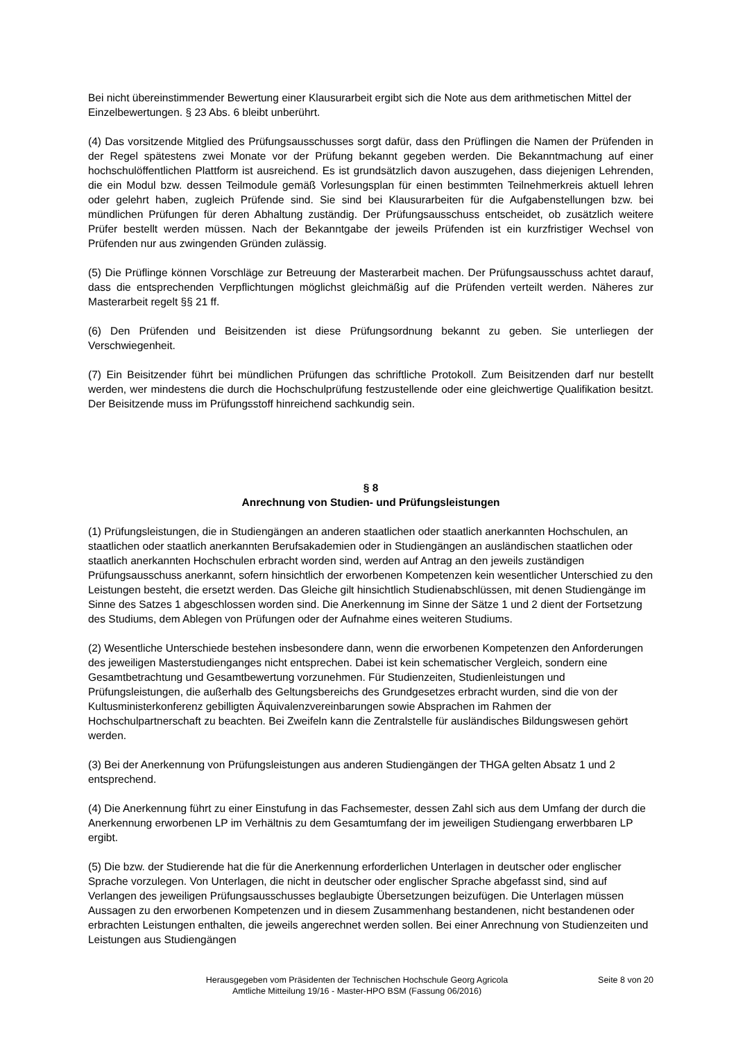Bei nicht übereinstimmender Bewertung einer Klausurarbeit ergibt sich die Note aus dem arithmetischen Mittel der Einzelbewertungen. § 23 Abs. 6 bleibt unberührt.
(4) Das vorsitzende Mitglied des Prüfungsausschusses sorgt dafür, dass den Prüflingen die Namen der Prüfenden in der Regel spätestens zwei Monate vor der Prüfung bekannt gegeben werden. Die Bekanntmachung auf einer hochschulöffentlichen Plattform ist ausreichend. Es ist grundsätzlich davon auszugehen, dass diejenigen Lehrenden, die ein Modul bzw. dessen Teilmodule gemäß Vorlesungsplan für einen bestimmten Teilnehmerkreis aktuell lehren oder gelehrt haben, zugleich Prüfende sind. Sie sind bei Klausurarbeiten für die Aufgabenstellungen bzw. bei mündlichen Prüfungen für deren Abhaltung zuständig. Der Prüfungsausschuss entscheidet, ob zusätzlich weitere Prüfer bestellt werden müssen. Nach der Bekanntgabe der jeweils Prüfenden ist ein kurzfristiger Wechsel von Prüfenden nur aus zwingenden Gründen zulässig.
(5) Die Prüflinge können Vorschläge zur Betreuung der Masterarbeit machen. Der Prüfungsausschuss achtet darauf, dass die entsprechenden Verpflichtungen möglichst gleichmäßig auf die Prüfenden verteilt werden. Näheres zur Masterarbeit regelt §§ 21 ff.
(6) Den Prüfenden und Beisitzenden ist diese Prüfungsordnung bekannt zu geben. Sie unterliegen der Verschwiegenheit.
(7) Ein Beisitzender führt bei mündlichen Prüfungen das schriftliche Protokoll. Zum Beisitzenden darf nur bestellt werden, wer mindestens die durch die Hochschulprüfung festzustellende oder eine gleichwertige Qualifikation besitzt. Der Beisitzende muss im Prüfungsstoff hinreichend sachkundig sein.
§ 8
Anrechnung von Studien- und Prüfungsleistungen
(1) Prüfungsleistungen, die in Studiengängen an anderen staatlichen oder staatlich anerkannten Hochschulen, an staatlichen oder staatlich anerkannten Berufsakademien oder in Studiengängen an ausländischen staatlichen oder staatlich anerkannten Hochschulen erbracht worden sind, werden auf Antrag an den jeweils zuständigen Prüfungsausschuss anerkannt, sofern hinsichtlich der erworbenen Kompetenzen kein wesentlicher Unterschied zu den Leistungen besteht, die ersetzt werden. Das Gleiche gilt hinsichtlich Studienabschlüssen, mit denen Studiengänge im Sinne des Satzes 1 abgeschlossen worden sind. Die Anerkennung im Sinne der Sätze 1 und 2 dient der Fortsetzung des Studiums, dem Ablegen von Prüfungen oder der Aufnahme eines weiteren Studiums.
(2) Wesentliche Unterschiede bestehen insbesondere dann, wenn die erworbenen Kompetenzen den Anforderungen des jeweiligen Masterstudienganges nicht entsprechen. Dabei ist kein schematischer Vergleich, sondern eine Gesamtbetrachtung und Gesamtbewertung vorzunehmen. Für Studienzeiten, Studienleistungen und Prüfungsleistungen, die außerhalb des Geltungsbereichs des Grundgesetzes erbracht wurden, sind die von der Kultusministerkonferenz gebilligten Äquivalenzvereinbarungen sowie Absprachen im Rahmen der Hochschulpartnerschaft zu beachten. Bei Zweifeln kann die Zentralstelle für ausländisches Bildungswesen gehört werden.
(3) Bei der Anerkennung von Prüfungsleistungen aus anderen Studiengängen der THGA gelten Absatz 1 und 2 entsprechend.
(4) Die Anerkennung führt zu einer Einstufung in das Fachsemester, dessen Zahl sich aus dem Umfang der durch die Anerkennung erworbenen LP im Verhältnis zu dem Gesamtumfang der im jeweiligen Studiengang erwerbbaren LP ergibt.
(5) Die bzw. der Studierende hat die für die Anerkennung erforderlichen Unterlagen in deutscher oder englischer Sprache vorzulegen. Von Unterlagen, die nicht in deutscher oder englischer Sprache abgefasst sind, sind auf Verlangen des jeweiligen Prüfungsausschusses beglaubigte Übersetzungen beizufügen. Die Unterlagen müssen Aussagen zu den erworbenen Kompetenzen und in diesem Zusammenhang bestandenen, nicht bestandenen oder erbrachten Leistungen enthalten, die jeweils angerechnet werden sollen. Bei einer Anrechnung von Studienzeiten und Leistungen aus Studiengängen
Herausgegeben vom Präsidenten der Technischen Hochschule Georg Agricola
Amtliche Mitteilung 19/16 - Master-HPO BSM (Fassung 06/2016)
Seite 8 von 20